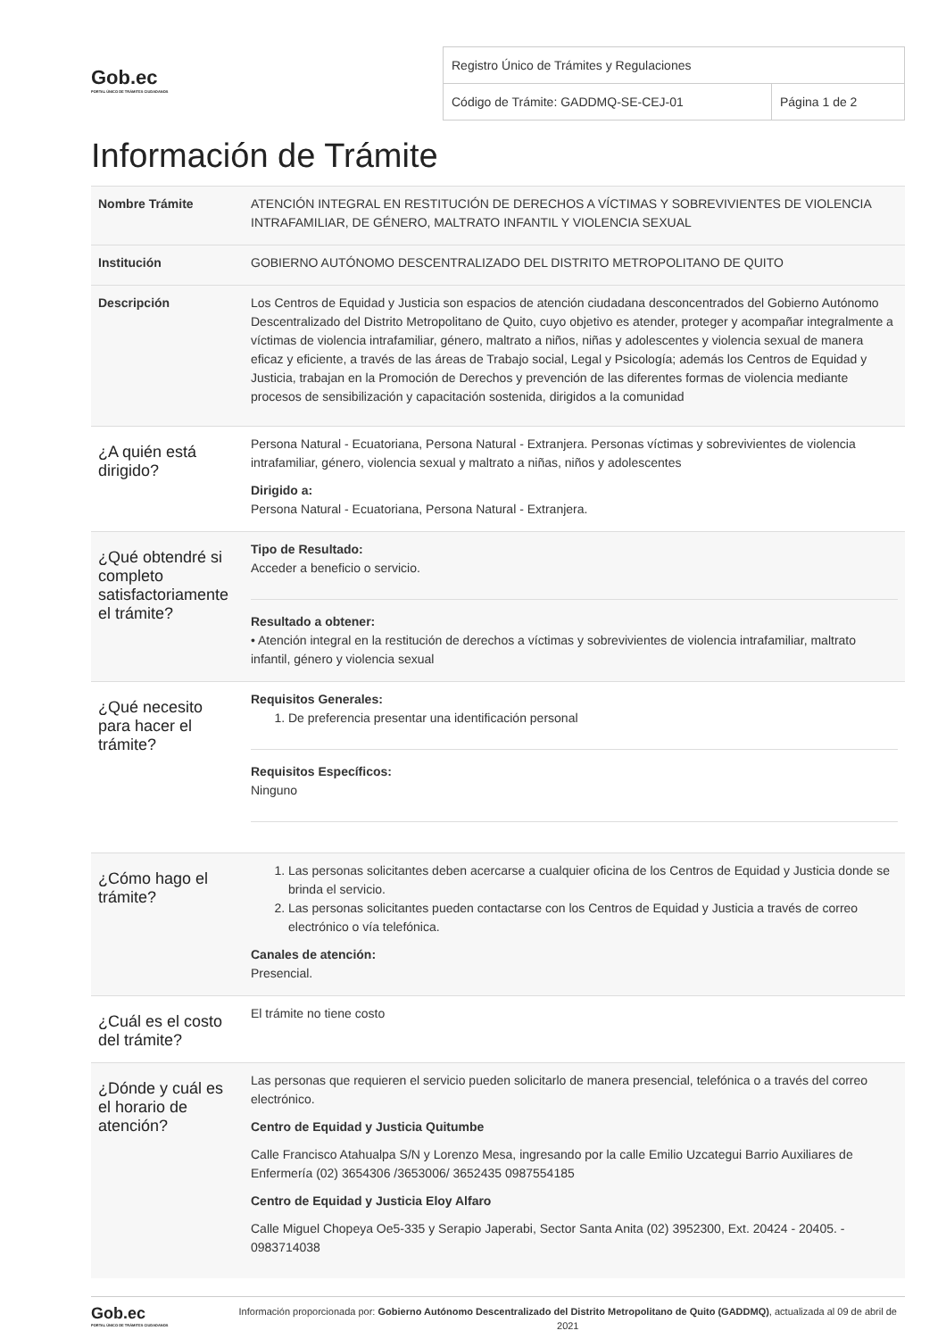Gob.ec
PORTAL ÚNICO DE TRÁMITES CIUDADANOS
| Registro Único de Trámites y Regulaciones | |
| Código de Trámite: GADDMQ-SE-CEJ-01 | Página 1 de 2 |
Información de Trámite
| Nombre Trámite | ATENCIÓN INTEGRAL EN RESTITUCIÓN DE DERECHOS A VÍCTIMAS Y SOBREVIVIENTES DE VIOLENCIA INTRAFAMILIAR, DE GÉNERO, MALTRATO INFANTIL Y VIOLENCIA SEXUAL |
| Institución | GOBIERNO AUTÓNOMO DESCENTRALIZADO DEL DISTRITO METROPOLITANO DE QUITO |
| Descripción | Los Centros de Equidad y Justicia son espacios de atención ciudadana desconcentrados del Gobierno Autónomo Descentralizado del Distrito Metropolitano de Quito, cuyo objetivo es atender, proteger y acompañar integralmente a víctimas de violencia intrafamiliar, género, maltrato a niños, niñas y adolescentes y violencia sexual de manera eficaz y eficiente, a través de las áreas de Trabajo social, Legal y Psicología; además los Centros de Equidad y Justicia, trabajan en la Promoción de Derechos y prevención de las diferentes formas de violencia mediante procesos de sensibilización y capacitación sostenida, dirigidos a la comunidad |
| ¿A quién está dirigido? | Persona Natural - Ecuatoriana, Persona Natural - Extranjera. Personas víctimas y sobrevivientes de violencia intrafamiliar, género, violencia sexual y maltrato a niñas, niños y adolescentes Dirigido a: Persona Natural - Ecuatoriana, Persona Natural - Extranjera. |
| ¿Qué obtendré si completo satisfactoriamente el trámite? | Tipo de Resultado: Acceder a beneficio o servicio. Resultado a obtener: • Atención integral en la restitución de derechos a víctimas y sobrevivientes de violencia intrafamiliar, maltrato infantil, género y violencia sexual |
| ¿Qué necesito para hacer el trámite? | Requisitos Generales: 1. De preferencia presentar una identificación personal Requisitos Específicos: Ninguno |
| ¿Cómo hago el trámite? | 1. Las personas solicitantes deben acercarse a cualquier oficina de los Centros de Equidad y Justicia donde se brinda el servicio. 2. Las personas solicitantes pueden contactarse con los Centros de Equidad y Justicia a través de correo electrónico o vía telefónica. Canales de atención: Presencial. |
| ¿Cuál es el costo del trámite? | El trámite no tiene costo |
| ¿Dónde y cuál es el horario de atención? | Las personas que requieren el servicio pueden solicitarlo de manera presencial, telefónica o a través del correo electrónico. Centro de Equidad y Justicia Quitumbe Calle Francisco Atahualpa S/N y Lorenzo Mesa, ingresando por la calle Emilio Uzcategui Barrio Auxiliares de Enfermería (02) 3654306 /3653006/ 3652435 0987554185 Centro de Equidad y Justicia Eloy Alfaro Calle Miguel Chopeya Oe5-335 y Serapio Japerabi, Sector Santa Anita (02) 3952300, Ext. 20424 - 20405. - 0983714038 |
Gob.ec
PORTAL ÚNICO DE TRÁMITES CIUDADANOS
Información proporcionada por: Gobierno Autónomo Descentralizado del Distrito Metropolitano de Quito (GADDMQ), actualizada al 09 de abril de 2021